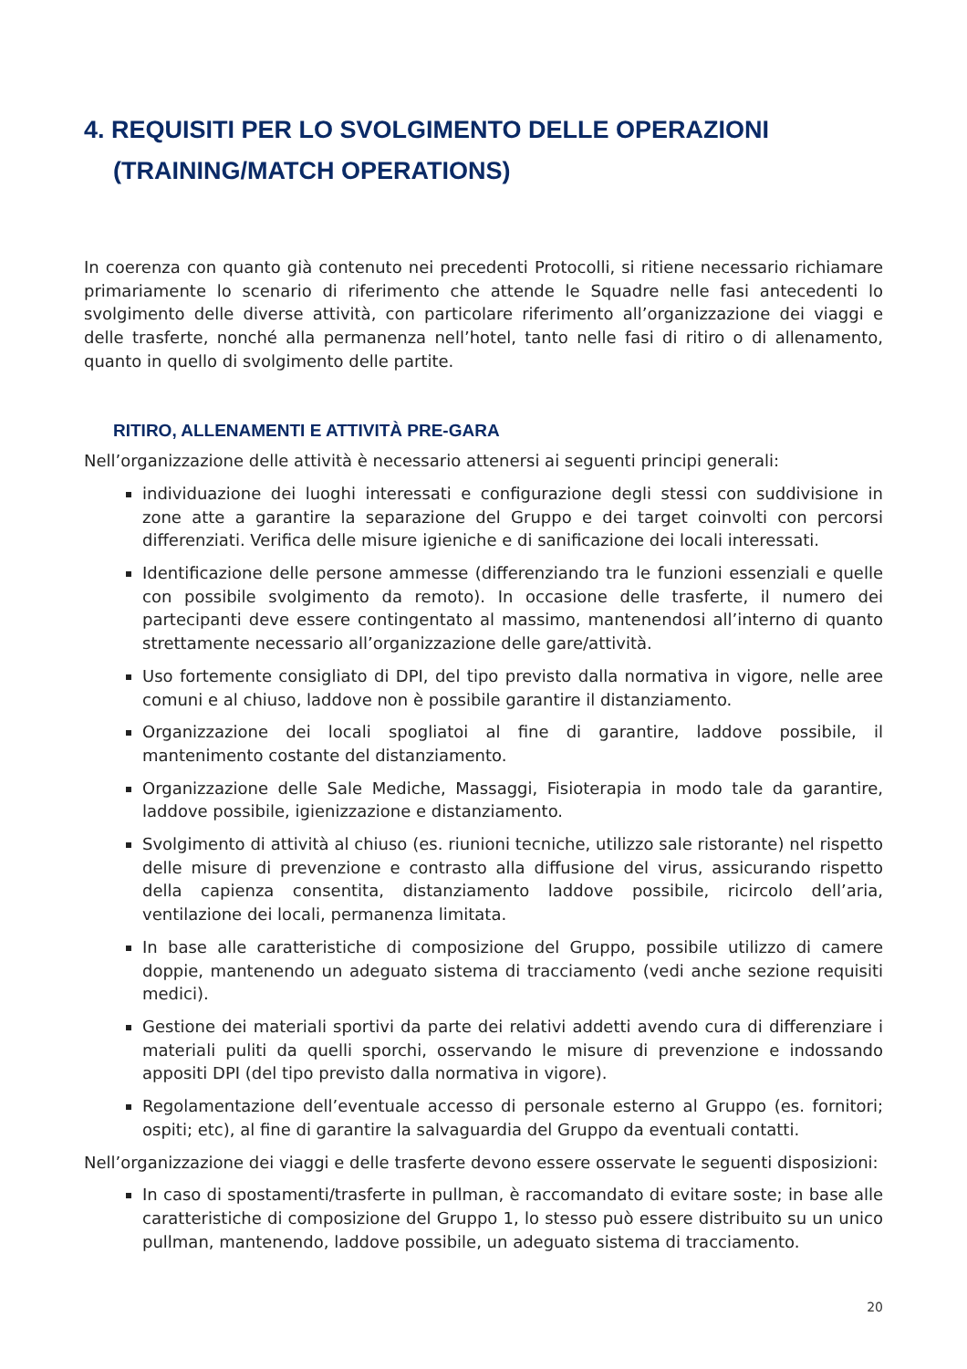4. REQUISITI PER LO SVOLGIMENTO DELLE OPERAZIONI
(TRAINING/MATCH OPERATIONS)
In coerenza con quanto già contenuto nei precedenti Protocolli, si ritiene necessario richiamare primariamente lo scenario di riferimento che attende le Squadre nelle fasi antecedenti lo svolgimento delle diverse attività, con particolare riferimento all’organizzazione dei viaggi e delle trasferte, nonché alla permanenza nell’hotel, tanto nelle fasi di ritiro o di allenamento, quanto in quello di svolgimento delle partite.
RITIRO, ALLENAMENTI E ATTIVITÀ PRE-GARA
Nell’organizzazione delle attività è necessario attenersi ai seguenti principi generali:
individuazione dei luoghi interessati e configurazione degli stessi con suddivisione in zone atte a garantire la separazione del Gruppo e dei target coinvolti con percorsi differenziati. Verifica delle misure igieniche e di sanificazione dei locali interessati.
Identificazione delle persone ammesse (differenziando tra le funzioni essenziali e quelle con possibile svolgimento da remoto). In occasione delle trasferte, il numero dei partecipanti deve essere contingentato al massimo, mantenendosi all’interno di quanto strettamente necessario all’organizzazione delle gare/attività.
Uso fortemente consigliato di DPI, del tipo previsto dalla normativa in vigore, nelle aree comuni e al chiuso, laddove non è possibile garantire il distanziamento.
Organizzazione dei locali spogliatoi al fine di garantire, laddove possibile, il mantenimento costante del distanziamento.
Organizzazione delle Sale Mediche, Massaggi, Fisioterapia in modo tale da garantire, laddove possibile, igienizzazione e distanziamento.
Svolgimento di attività al chiuso (es. riunioni tecniche, utilizzo sale ristorante) nel rispetto delle misure di prevenzione e contrasto alla diffusione del virus, assicurando rispetto della capienza consentita, distanziamento laddove possibile, ricircolo dell’aria, ventilazione dei locali, permanenza limitata.
In base alle caratteristiche di composizione del Gruppo, possibile utilizzo di camere doppie, mantenendo un adeguato sistema di tracciamento (vedi anche sezione requisiti medici).
Gestione dei materiali sportivi da parte dei relativi addetti avendo cura di differenziare i materiali puliti da quelli sporchi, osservando le misure di prevenzione e indossando appositi DPI (del tipo previsto dalla normativa in vigore).
Regolamentazione dell’eventuale accesso di personale esterno al Gruppo (es. fornitori; ospiti; etc), al fine di garantire la salvaguardia del Gruppo da eventuali contatti.
Nell’organizzazione dei viaggi e delle trasferte devono essere osservate le seguenti disposizioni:
In caso di spostamenti/trasferte in pullman, è raccomandato di evitare soste; in base alle caratteristiche di composizione del Gruppo 1, lo stesso può essere distribuito su un unico pullman, mantenendo, laddove possibile, un adeguato sistema di tracciamento.
20